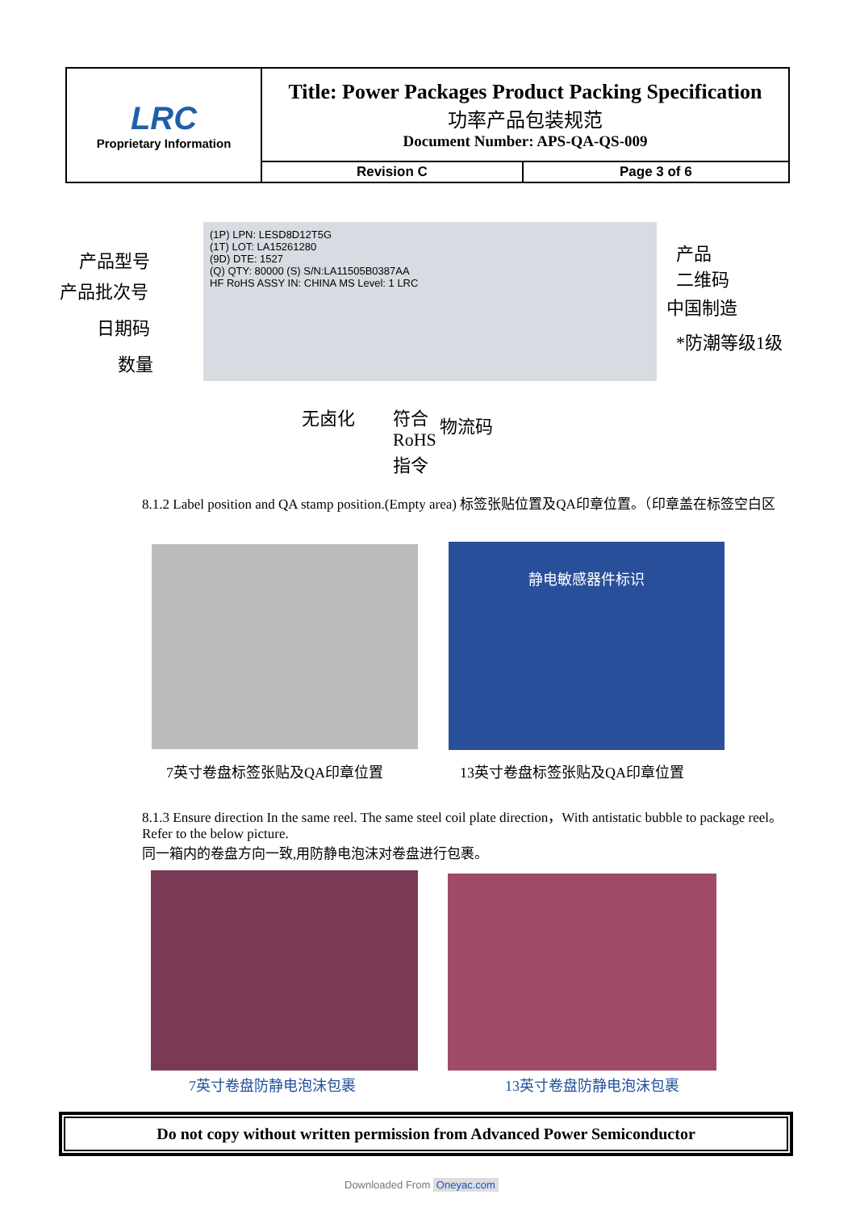| LRC Proprietary Information | Title: Power Packages Product Packing Specification 功率产品包装规范 Document Number: APS-QA-QS-009 | |
| | Revision C | Page 3 of 6 |
(1P) LPN: LESD8D12T5G
(1T) LOT: LA15261280
(9D) DTE: 1527
(Q) QTY: 80000 (S) S/N:LA11505B0387AA
HF RoHS ASSY IN: CHINA MS Level: 1 LRC
产品型号
产品批次号
日期码
数量
产品
二维码
中国制造
*防潮等级1级
无卤化
符合
RoHS
指令
物流码
8.1.2 Label position and QA stamp position.(Empty area) 标签张贴位置及QA印章位置。（印章盖在标签空白区
静电敏感器件标识
7英寸卷盘标签张贴及QA印章位置 13英寸卷盘标签张贴及QA印章位置
8.1.3 Ensure direction In the same reel. The same steel coil plate direction，With antistatic bubble to package reel。Refer to the below picture.
同一箱内的卷盘方向一致,用防静电泡沫对卷盘进行包裹。
7英寸卷盘防静电泡沫包裹 13英寸卷盘防静电泡沫包裹
Do not copy without written permission from Advanced Power Semiconductor
Downloaded From Oneyac.com